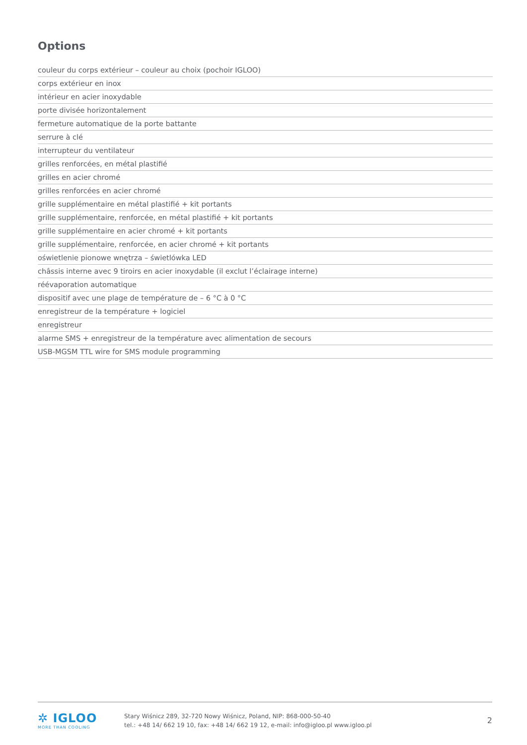Options
| couleur du corps extérieur – couleur au choix (pochoir IGLOO) |
| corps extérieur en inox |
| intérieur en acier inoxydable |
| porte divisée horizontalement |
| fermeture automatique de la porte battante |
| serrure à clé |
| interrupteur du ventilateur |
| grilles renforcées, en métal plastifié |
| grilles en acier chromé |
| grilles renforcées en acier chromé |
| grille supplémentaire en métal plastifié + kit portants |
| grille supplémentaire, renforcée, en métal plastifié + kit portants |
| grille supplémentaire en acier chromé + kit portants |
| grille supplémentaire, renforcée, en acier chromé + kit portants |
| oświetlenie pionowe wnętrza – świetlówka LED |
| châssis interne avec 9 tiroirs en acier inoxydable (il exclut l’éclairage interne) |
| réévaporation automatique |
| dispositif avec une plage de température de – 6 °C à 0 °C |
| enregistreur de la température + logiciel |
| enregistreur |
| alarme SMS + enregistreur de la température avec alimentation de secours |
| USB-MGSM TTL wire for SMS module programming |
✲ IGLOO
MORE THAN COOLING
Stary Wiśnicz 289, 32-720 Nowy Wiśnicz, Poland, NIP: 868-000-50-40
tel.: +48 14/ 662 19 10, fax: +48 14/ 662 19 12, e-mail: info@igloo.pl www.igloo.pl
2